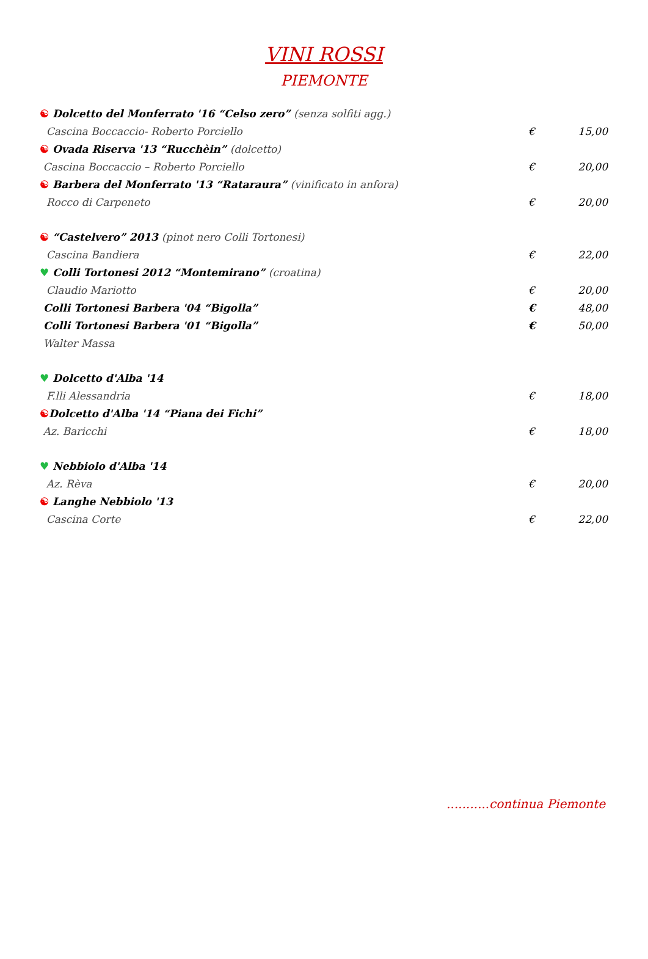VINI ROSSI
PIEMONTE
| ☯ Dolcetto del Monferrato '16 “Celso zero” (senza solfiti agg.) | | |
| Cascina Boccaccio- Roberto Porciello | € | 15,00 |
| ☯ Ovada Riserva '13 “Rucchèin” (dolcetto) | | |
| Cascina Boccaccio – Roberto Porciello | € | 20,00 |
| ☯ Barbera del Monferrato '13 “Rataraura” (vinificato in anfora) | | |
| Rocco di Carpeneto | € | 20,00 |
| ☯ “Castelvero” 2013 (pinot nero Colli Tortonesi) | | |
| Cascina Bandiera | € | 22,00 |
| ♥ Colli Tortonesi 2012 “Montemirano” (croatina) | | |
| Claudio Mariotto | € | 20,00 |
| Colli Tortonesi Barbera '04 “Bigolla” | € | 48,00 |
| Colli Tortonesi Barbera '01 “Bigolla” | € | 50,00 |
| Walter Massa | | |
| ♥ Dolcetto d'Alba '14 | | |
| F.lli Alessandria | € | 18,00 |
| ☯ Dolcetto d'Alba '14 “Piana dei Fichi” | | |
| Az. Baricchi | € | 18,00 |
| ♥ Nebbiolo d'Alba '14 | | |
| Az. Rèva | € | 20,00 |
| ☯ Langhe Nebbiolo '13 | | |
| Cascina Corte | € | 22,00 |
...........continua Piemonte